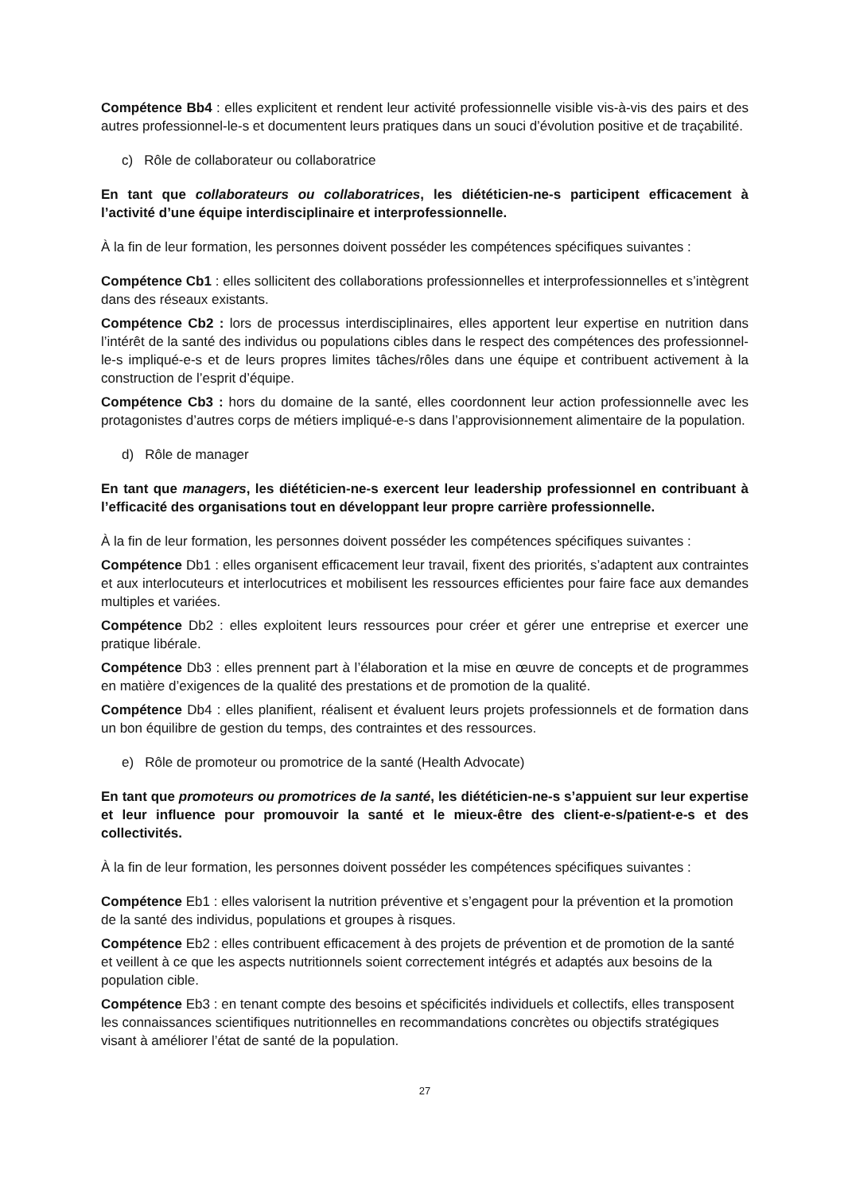Compétence Bb4 : elles explicitent et rendent leur activité professionnelle visible vis-à-vis des pairs et des autres professionnel-le-s et documentent leurs pratiques dans un souci d’évolution positive et de traçabilité.
c) Rôle de collaborateur ou collaboratrice
En tant que collaborateurs ou collaboratrices, les diététicien-ne-s participent efficacement à l’activité d’une équipe interdisciplinaire et interprofessionnelle.
À la fin de leur formation, les personnes doivent posséder les compétences spécifiques suivantes :
Compétence Cb1 : elles sollicitent des collaborations professionnelles et interprofessionnelles et s’intègrent dans des réseaux existants.
Compétence Cb2 : lors de processus interdisciplinaires, elles apportent leur expertise en nutrition dans l’intérêt de la santé des individus ou populations cibles dans le respect des compétences des professionnel-le-s impliqué-e-s et de leurs propres limites tâches/rôles dans une équipe et contribuent activement à la construction de l’esprit d’équipe.
Compétence Cb3 : hors du domaine de la santé, elles coordonnent leur action professionnelle avec les protagonistes d’autres corps de métiers impliqué-e-s dans l’approvisionnement alimentaire de la population.
d) Rôle de manager
En tant que managers, les diététicien-ne-s exercent leur leadership professionnel en contribuant à l’efficacité des organisations tout en développant leur propre carrière professionnelle.
À la fin de leur formation, les personnes doivent posséder les compétences spécifiques suivantes :
Compétence Db1 : elles organisent efficacement leur travail, fixent des priorités, s’adaptent aux contraintes et aux interlocuteurs et interlocutrices et mobilisent les ressources efficientes pour faire face aux demandes multiples et variées.
Compétence Db2 : elles exploitent leurs ressources pour créer et gérer une entreprise et exercer une pratique libérale.
Compétence Db3 : elles prennent part à l’élaboration et la mise en œuvre de concepts et de programmes en matière d’exigences de la qualité des prestations et de promotion de la qualité.
Compétence Db4 : elles planifient, réalisent et évaluent leurs projets professionnels et de formation dans un bon équilibre de gestion du temps, des contraintes et des ressources.
e) Rôle de promoteur ou promotrice de la santé (Health Advocate)
En tant que promoteurs ou promotrices de la santé, les diététicien-ne-s s’appuient sur leur expertise et leur influence pour promouvoir la santé et le mieux-être des client-e-s/patient-e-s et des collectivités.
À la fin de leur formation, les personnes doivent posséder les compétences spécifiques suivantes :
Compétence Eb1 : elles valorisent la nutrition préventive et s’engagent pour la prévention et la promotion de la santé des individus, populations et groupes à risques.
Compétence Eb2 : elles contribuent efficacement à des projets de prévention et de promotion de la santé et veillent à ce que les aspects nutritionnels soient correctement intégrés et adaptés aux besoins de la population cible.
Compétence Eb3 : en tenant compte des besoins et spécificités individuels et collectifs, elles transposent les connaissances scientifiques nutritionnelles en recommandations concrètes ou objectifs stratégiques visant à améliorer l’état de santé de la population.
27